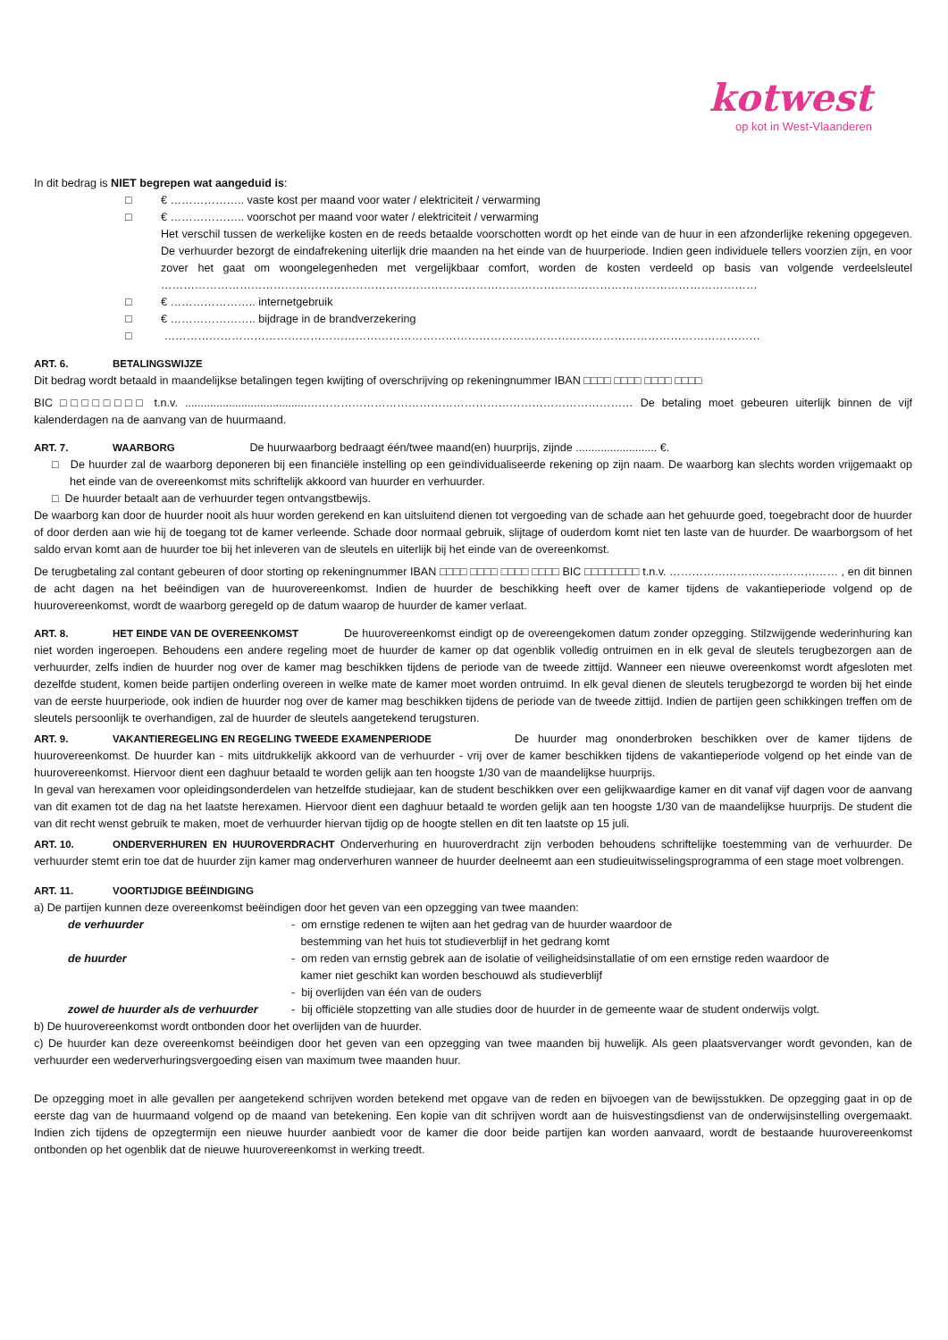kotwest
op kot in West-Vlaanderen
In dit bedrag is NIET begrepen wat aangeduid is:
□ € ……………….. vaste kost per maand voor water / elektriciteit / verwarming
□ € ……………….. voorschot per maand voor water / elektriciteit / verwarming
Het verschil tussen de werkelijke kosten en de reeds betaalde voorschotten wordt op het einde van de huur in een afzonderlijke rekening opgegeven. De verhuurder bezorgt de eindafrekening uiterlijk drie maanden na het einde van de huurperiode. Indien geen individuele tellers voorzien zijn, en voor zover het gaat om woongelegenheden met vergelijkbaar comfort, worden de kosten verdeeld op basis van volgende verdeelsleutel ……………………………………………………………………………………………………………………………………………
□ € ………………….. internetgebruik
□ € ………………….. bijdrage in de brandverzekering
□ ……………………………………………………………………………………………………………………………………………
ART. 6. BETALINGSWIJZE
Dit bedrag wordt betaald in maandelijkse betalingen tegen kwijting of overschrijving op rekeningnummer IBAN □□□□ □□□□ □□□□ □□□□
BIC □□□□□□□□ t.n.v. .......................................…………………………………………………………………………… De betaling moet gebeuren uiterlijk binnen de vijf kalenderdagen na de aanvang van de huurmaand.
ART. 7. WAARBORG De huurwaarborg bedraagt één/twee maand(en) huurprijs, zijnde .......................... €.
□ De huurder zal de waarborg deponeren bij een financiële instelling op een geïndividualiseerde rekening op zijn naam. De waarborg kan slechts worden vrijgemaakt op het einde van de overeenkomst mits schriftelijk akkoord van huurder en verhuurder.
□ De huurder betaalt aan de verhuurder tegen ontvangstbewijs.
De waarborg kan door de huurder nooit als huur worden gerekend en kan uitsluitend dienen tot vergoeding van de schade aan het gehuurde goed, toegebracht door de huurder of door derden aan wie hij de toegang tot de kamer verleende. Schade door normaal gebruik, slijtage of ouderdom komt niet ten laste van de huurder. De waarborgsom of het saldo ervan komt aan de huurder toe bij het inleveren van de sleutels en uiterlijk bij het einde van de overeenkomst.
De terugbetaling zal contant gebeuren of door storting op rekeningnummer IBAN □□□□ □□□□ □□□□ □□□□ BIC □□□□□□□□ t.n.v. ……………………………………… , en dit binnen de acht dagen na het beëindigen van de huurovereenkomst. Indien de huurder de beschikking heeft over de kamer tijdens de vakantieperiode volgend op de huurovereenkomst, wordt de waarborg geregeld op de datum waarop de huurder de kamer verlaat.
ART. 8. HET EINDE VAN DE OVEREENKOMST De huurovereenkomst eindigt op de overeengekomen datum zonder opzegging. Stilzwijgende wederinhuring kan niet worden ingeroepen. Behoudens een andere regeling moet de huurder de kamer op dat ogenblik volledig ontruimen en in elk geval de sleutels terugbezorgen aan de verhuurder, zelfs indien de huurder nog over de kamer mag beschikken tijdens de periode van de tweede zittijd. Wanneer een nieuwe overeenkomst wordt afgesloten met dezelfde student, komen beide partijen onderling overeen in welke mate de kamer moet worden ontruimd. In elk geval dienen de sleutels terugbezorgd te worden bij het einde van de eerste huurperiode, ook indien de huurder nog over de kamer mag beschikken tijdens de periode van de tweede zittijd. Indien de partijen geen schikkingen treffen om de sleutels persoonlijk te overhandigen, zal de huurder de sleutels aangetekend terugsturen.
ART. 9. VAKANTIEREGELING EN REGELING TWEEDE EXAMENPERIODE De huurder mag ononderbroken beschikken over de kamer tijdens de huurovereenkomst. De huurder kan - mits uitdrukkelijk akkoord van de verhuurder - vrij over de kamer beschikken tijdens de vakantieperiode volgend op het einde van de huurovereenkomst. Hiervoor dient een daghuur betaald te worden gelijk aan ten hoogste 1/30 van de maandelijkse huurprijs.
In geval van herexamen voor opleidingsonderdelen van hetzelfde studiejaar, kan de student beschikken over een gelijkwaardige kamer en dit vanaf vijf dagen voor de aanvang van dit examen tot de dag na het laatste herexamen. Hiervoor dient een daghuur betaald te worden gelijk aan ten hoogste 1/30 van de maandelijkse huurprijs. De student die van dit recht wenst gebruik te maken, moet de verhuurder hiervan tijdig op de hoogte stellen en dit ten laatste op 15 juli.
ART. 10. ONDERVERHUREN EN HUUROVERDRACHT Onderverhuring en huuroverdracht zijn verboden behoudens schriftelijke toestemming van de verhuurder. De verhuurder stemt erin toe dat de huurder zijn kamer mag onderverhuren wanneer de huurder deelneemt aan een studieuitwisselingsprogramma of een stage moet volbrengen.
ART. 11. VOORTIJDIGE BEËINDIGING
a) De partijen kunnen deze overeenkomst beëindigen door het geven van een opzegging van twee maanden:
de verhuurder - om ernstige redenen te wijten aan het gedrag van de huurder waardoor de
bestemming van het huis tot studieverblijf in het gedrang komt
de huurder - om reden van ernstig gebrek aan de isolatie of veiligheidsinstallatie of om een ernstige reden waardoor de
kamer niet geschikt kan worden beschouwd als studieverblijf
- bij overlijden van één van de ouders
zowel de huurder als de verhuurder
- bij officiële stopzetting van alle studies door de huurder in de gemeente waar de student onderwijs volgt.
b) De huurovereenkomst wordt ontbonden door het overlijden van de huurder.
c) De huurder kan deze overeenkomst beëindigen door het geven van een opzegging van twee maanden bij huwelijk. Als geen plaatsvervanger wordt gevonden, kan de verhuurder een wederverhuringsvergoeding eisen van maximum twee maanden huur.
De opzegging moet in alle gevallen per aangetekend schrijven worden betekend met opgave van de reden en bijvoegen van de bewijsstukken. De opzegging gaat in op de eerste dag van de huurmaand volgend op de maand van betekening. Een kopie van dit schrijven wordt aan de huisvestingsdienst van de onderwijsinstelling overgemaakt. Indien zich tijdens de opzegtermijn een nieuwe huurder aanbiedt voor de kamer die door beide partijen kan worden aanvaard, wordt de bestaande huurovereenkomst ontbonden op het ogenblik dat de nieuwe huurovereenkomst in werking treedt.